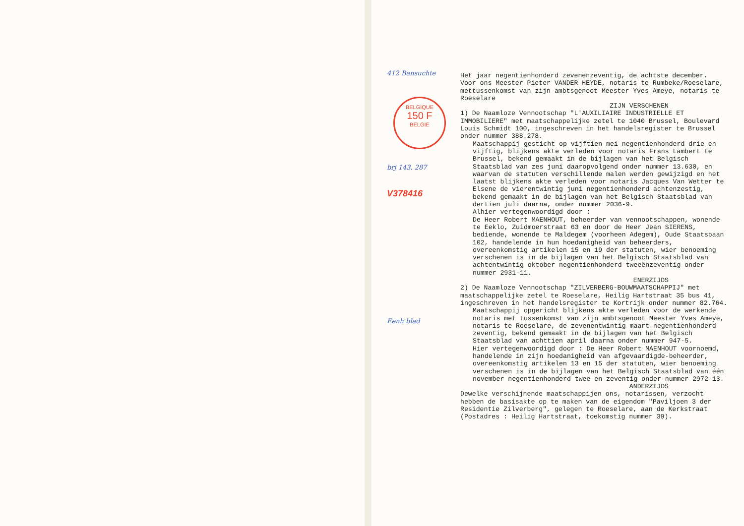412 Bansuchte
BELGIQUE
150 F
BELGIE
brj 143. 287
V378416
Eenh blad
Het jaar negentienhonderd zevenenzeventig, de achtste december.
Voor ons Meester Pieter VANDER HEYDE, notaris te Rumbeke/Roeselare, mettussenkomst van zijn ambtsgenoot Meester Yves Ameye, notaris te Roeselare
ZIJN VERSCHENEN
1) De Naamloze Vennootschap "L'AUXILIAIRE INDUSTRIELLE ET IMMOBILIERE" met maatschappelijke zetel te 1040 Brussel, Boulevard Louis Schmidt 100, ingeschreven in het handelsregister te Brussel onder nummer 388.278.
Maatschappij gesticht op vijftien mei negentienhonderd drie en vijftig, blijkens akte verleden voor notaris Frans Lambert te Brussel, bekend gemaakt in de bijlagen van het Belgisch Staatsblad van zes juni daaropvolgend onder nummer 13.630, en waarvan de statuten verschillende malen werden gewijzigd en het laatst blijkens akte verleden voor notaris Jacques Van Wetter te Elsene de vierentwintig juni negentienhonderd achtenzestig, bekend gemaakt in de bijlagen van het Belgisch Staatsblad van dertien juli daarna, onder nummer 2036-9.
Alhier vertegenwoordigd door :
De Heer Robert MAENHOUT, beheerder van vennootschappen, wonende te Eeklo, Zuidmoerstraat 63 en door de Heer Jean SIERENS, bediende, wonende te Maldegem (voorheen Adegem), Oude Staatsbaan 102, handelende in hun hoedanigheid van beheerders, overeenkomstig artikelen 15 en 19 der statuten, wier benoeming verschenen is in de bijlagen van het Belgisch Staatsblad van achtentwintig oktober negentienhonderd tweeënzeventig onder nummer 2931-11.
ENERZIJDS
2) De Naamloze Vennootschap "ZILVERBERG-BOUWMAATSCHAPPIJ" met maatschappelijke zetel te Roeselare, Heilig Hartstraat 35 bus 41, ingeschreven in het handelsregister te Kortrijk onder nummer 82.764.
Maatschappij opgericht blijkens akte verleden voor de werkende notaris met tussenkomst van zijn ambtsgenoot Meester Yves Ameye, notaris te Roeselare, de zevenentwintig maart negentienhonderd zeventig, bekend gemaakt in de bijlagen van het Belgisch Staatsblad van achttien april daarna onder nummer 947-5.
Hier vertegenwoordigd door : De Heer Robert MAENHOUT voornoemd, handelende in zijn hoedanigheid van afgevaardigde-beheerder, overeenkomstig artikelen 13 en 15 der statuten, wier benoeming verschenen is in de bijlagen van het Belgisch Staatsblad van één november negentienhonderd twee en zeventig onder nummer 2972-13.
ANDERZIJDS
Dewelke verschijnende maatschappijen ons, notarissen, verzocht hebben de basisakte op te maken van de eigendom "Paviljoen 3 der Residentie Zilverberg", gelegen te Roeselare, aan de Kerkstraat (Postadres : Heilig Hartstraat, toekomstig nummer 39).